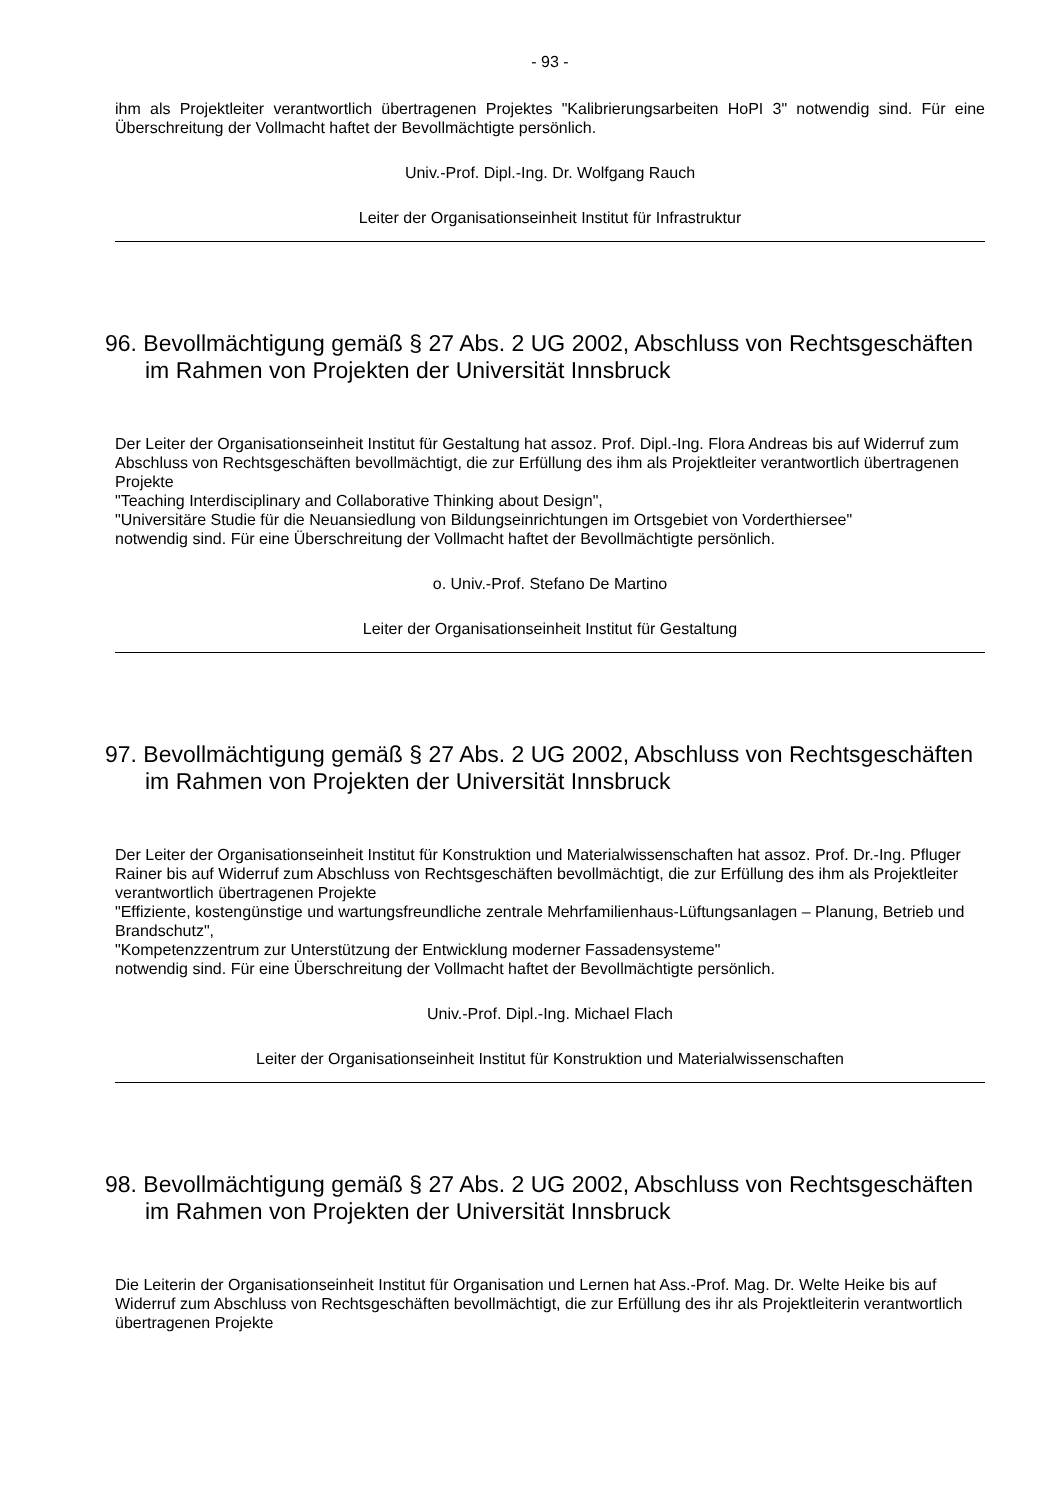- 93 -
ihm als Projektleiter verantwortlich übertragenen Projektes "Kalibrierungsarbeiten HoPI 3" notwendig sind. Für eine Überschreitung der Vollmacht haftet der Bevollmächtigte persönlich.
Univ.-Prof. Dipl.-Ing. Dr. Wolfgang Rauch
Leiter der Organisationseinheit Institut für Infrastruktur
96. Bevollmächtigung gemäß § 27 Abs. 2 UG 2002, Abschluss von Rechtsgeschäften im Rahmen von Projekten der Universität Innsbruck
Der Leiter der Organisationseinheit Institut für Gestaltung hat assoz. Prof. Dipl.-Ing. Flora Andreas bis auf Widerruf zum Abschluss von Rechtsgeschäften bevollmächtigt, die zur Erfüllung des ihm als Projektleiter verantwortlich übertragenen Projekte
"Teaching Interdisciplinary and Collaborative Thinking about Design",
"Universitäre Studie für die Neuansiedlung von Bildungseinrichtungen im Ortsgebiet von Vorderthiersee"
notwendig sind. Für eine Überschreitung der Vollmacht haftet der Bevollmächtigte persönlich.
o. Univ.-Prof. Stefano De Martino
Leiter der Organisationseinheit Institut für Gestaltung
97. Bevollmächtigung gemäß § 27 Abs. 2 UG 2002, Abschluss von Rechtsgeschäften im Rahmen von Projekten der Universität Innsbruck
Der Leiter der Organisationseinheit Institut für Konstruktion und Materialwissenschaften hat assoz. Prof. Dr.-Ing. Pfluger Rainer bis auf Widerruf zum Abschluss von Rechtsgeschäften bevollmächtigt, die zur Erfüllung des ihm als Projektleiter verantwortlich übertragenen Projekte
"Effiziente, kostengünstige und wartungsfreundliche zentrale Mehrfamilienhaus-Lüftungsanlagen – Planung, Betrieb und Brandschutz",
"Kompetenzzentrum zur Unterstützung der Entwicklung moderner Fassadensysteme"
notwendig sind. Für eine Überschreitung der Vollmacht haftet der Bevollmächtigte persönlich.
Univ.-Prof. Dipl.-Ing. Michael Flach
Leiter der Organisationseinheit Institut für Konstruktion und Materialwissenschaften
98. Bevollmächtigung gemäß § 27 Abs. 2 UG 2002, Abschluss von Rechtsgeschäften im Rahmen von Projekten der Universität Innsbruck
Die Leiterin der Organisationseinheit Institut für Organisation und Lernen hat Ass.-Prof. Mag. Dr. Welte Heike bis auf Widerruf zum Abschluss von Rechtsgeschäften bevollmächtigt, die zur Erfüllung des ihr als Projektleiterin verantwortlich übertragenen Projekte